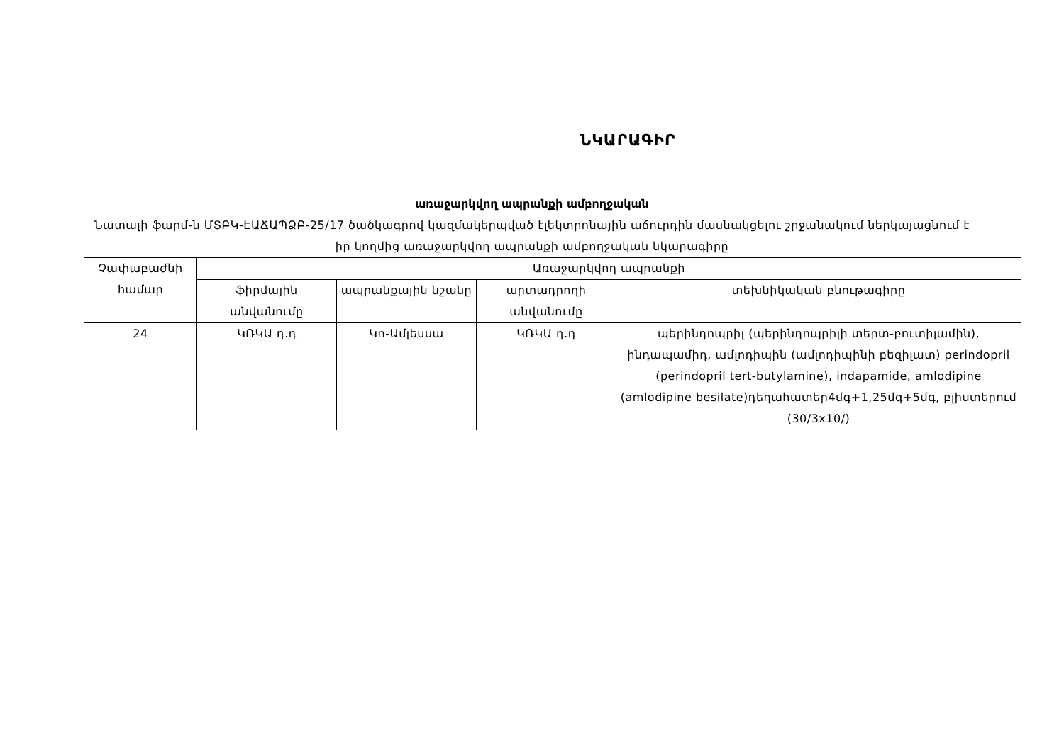ՆԿԱՐԱԳԻՐ
առաջարկվող ապրանքի ամբողջական
Նատալի ֆարմ-ն ՄՏԲԿ-ԷԱՃԱՊՁԲ-25/17 ծածկագրով կազմակերպված էլեկտրոնային աճուրդին մասնակցելու շրջանակում ներկայացնում է իր կողմից առաջարկվող ապրանքի ամբողջական նկարագիրը
| Չափաբաժնի համար | Առաջարկվող ապրանքի | | | |
| --- | --- | --- | --- | --- |
| | ֆիրմային անվանումը | ապրանքային նշանը | արտադրողի անվանումը | տեխնիկական բնութագիրը |
| 24 | ԿՌԿԱ դ.դ | Կո-Ամլեսսա | ԿՌԿԱ դ.դ | պերինդոպրիլ (պերինդոպրիլի տերտ-բուտիլամին), ինդապամիդ, ամլոդիպին (ամլոդիպինի բեզիլատ) perindopril (perindopril tert-butylamine), indapamide, amlodipine (amlodipine besilate)դեղահատեր4մգ+1,25մգ+5մգ, բլիստերում (30/3x10/) |